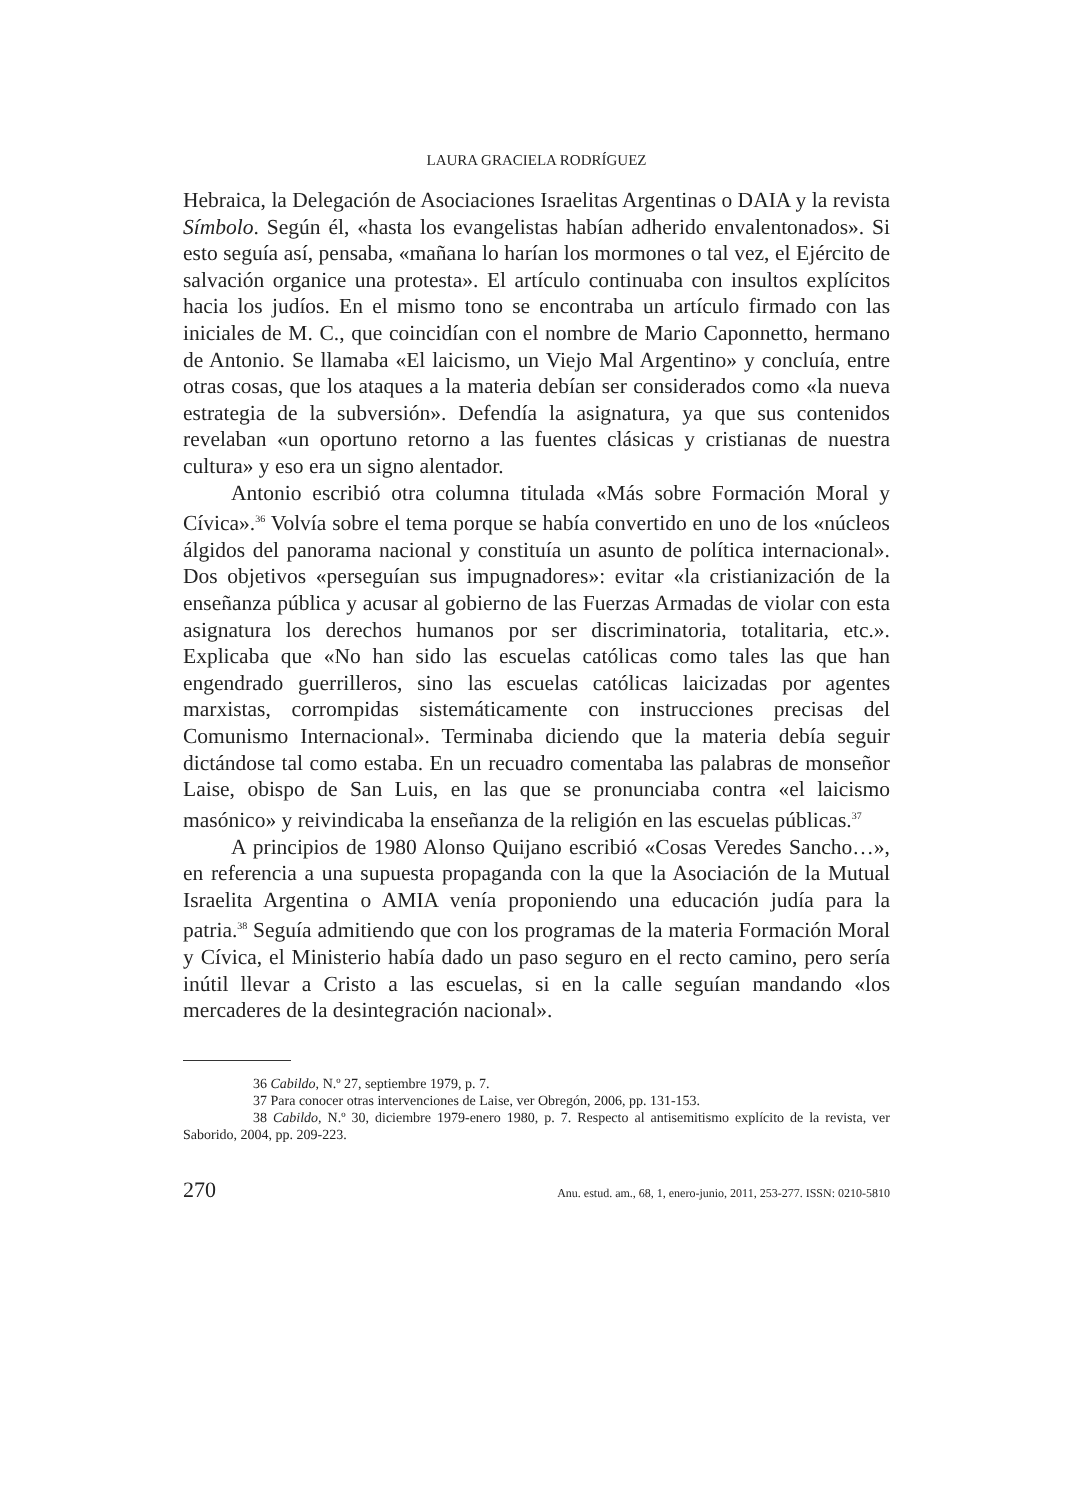LAURA GRACIELA RODRÍGUEZ
Hebraica, la Delegación de Asociaciones Israelitas Argentinas o DAIA y la revista Símbolo. Según él, «hasta los evangelistas habían adherido envalentonados». Si esto seguía así, pensaba, «mañana lo harían los mormones o tal vez, el Ejército de salvación organice una protesta». El artículo continuaba con insultos explícitos hacia los judíos. En el mismo tono se encontraba un artículo firmado con las iniciales de M. C., que coincidían con el nombre de Mario Caponnetto, hermano de Antonio. Se llamaba «El laicismo, un Viejo Mal Argentino» y concluía, entre otras cosas, que los ataques a la materia debían ser considerados como «la nueva estrategia de la subversión». Defendía la asignatura, ya que sus contenidos revelaban «un oportuno retorno a las fuentes clásicas y cristianas de nuestra cultura» y eso era un signo alentador.
Antonio escribió otra columna titulada «Más sobre Formación Moral y Cívica».<sup>36</sup> Volvía sobre el tema porque se había convertido en uno de los «núcleos álgidos del panorama nacional y constituía un asunto de política internacional». Dos objetivos «perseguían sus impugnadores»: evitar «la cristianización de la enseñanza pública y acusar al gobierno de las Fuerzas Armadas de violar con esta asignatura los derechos humanos por ser discriminatoria, totalitaria, etc.». Explicaba que «No han sido las escuelas católicas como tales las que han engendrado guerrilleros, sino las escuelas católicas laicizadas por agentes marxistas, corrompidas sistemáticamente con instrucciones precisas del Comunismo Internacional». Terminaba diciendo que la materia debía seguir dictándose tal como estaba. En un recuadro comentaba las palabras de monseñor Laise, obispo de San Luis, en las que se pronunciaba contra «el laicismo masónico» y reivindicaba la enseñanza de la religión en las escuelas públicas.<sup>37</sup>
A principios de 1980 Alonso Quijano escribió «Cosas Veredes Sancho…», en referencia a una supuesta propaganda con la que la Asociación de la Mutual Israelita Argentina o AMIA venía proponiendo una educación judía para la patria.<sup>38</sup> Seguía admitiendo que con los programas de la materia Formación Moral y Cívica, el Ministerio había dado un paso seguro en el recto camino, pero sería inútil llevar a Cristo a las escuelas, si en la calle seguían mandando «los mercaderes de la desintegración nacional».
36 Cabildo, N.º 27, septiembre 1979, p. 7.
37 Para conocer otras intervenciones de Laise, ver Obregón, 2006, pp. 131-153.
38 Cabildo, N.º 30, diciembre 1979-enero 1980, p. 7. Respecto al antisemitismo explícito de la revista, ver Saborido, 2004, pp. 209-223.
270 Anu. estud. am., 68, 1, enero-junio, 2011, 253-277. ISSN: 0210-5810